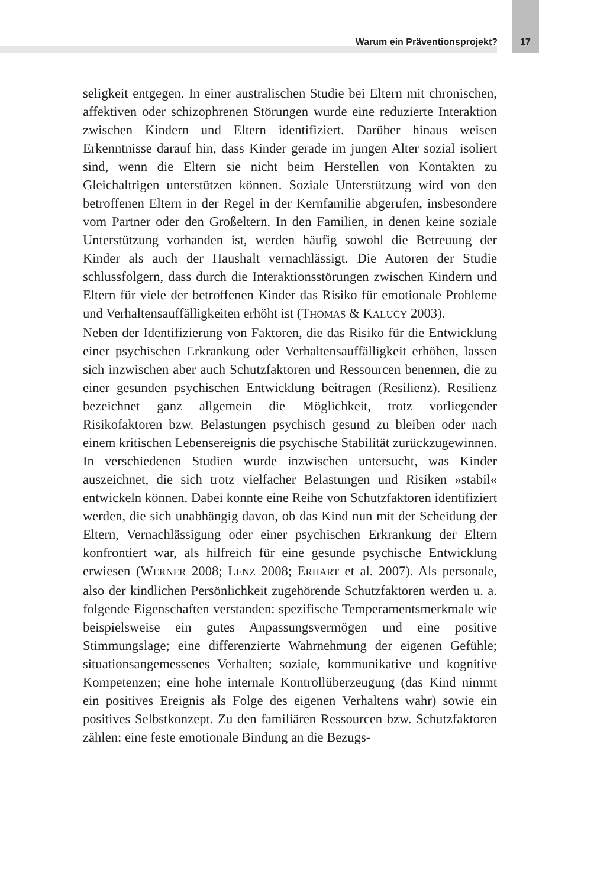Warum ein Präventionsprojekt? 17
seligkeit entgegen. In einer australischen Studie bei Eltern mit chronischen, affektiven oder schizophrenen Störungen wurde eine reduzierte Interaktion zwischen Kindern und Eltern identifiziert. Darüber hinaus weisen Erkenntnisse darauf hin, dass Kinder gerade im jungen Alter sozial isoliert sind, wenn die Eltern sie nicht beim Herstellen von Kontakten zu Gleichaltrigen unterstützen können. Soziale Unterstützung wird von den betroffenen Eltern in der Regel in der Kernfamilie abgerufen, insbesondere vom Partner oder den Großeltern. In den Familien, in denen keine soziale Unterstützung vorhanden ist, werden häufig sowohl die Betreuung der Kinder als auch der Haushalt vernachlässigt. Die Autoren der Studie schlussfolgern, dass durch die Interaktionsstörungen zwischen Kindern und Eltern für viele der betroffenen Kinder das Risiko für emotionale Probleme und Verhaltensauffälligkeiten erhöht ist (THOMAS & KALUCY 2003).
Neben der Identifizierung von Faktoren, die das Risiko für die Entwicklung einer psychischen Erkrankung oder Verhaltensauffälligkeit erhöhen, lassen sich inzwischen aber auch Schutzfaktoren und Ressourcen benennen, die zu einer gesunden psychischen Entwicklung beitragen (Resilienz). Resilienz bezeichnet ganz allgemein die Möglichkeit, trotz vorliegender Risikofaktoren bzw. Belastungen psychisch gesund zu bleiben oder nach einem kritischen Lebensereignis die psychische Stabilität zurückzugewinnen. In verschiedenen Studien wurde inzwischen untersucht, was Kinder auszeichnet, die sich trotz vielfacher Belastungen und Risiken »stabil« entwickeln können. Dabei konnte eine Reihe von Schutzfaktoren identifiziert werden, die sich unabhängig davon, ob das Kind nun mit der Scheidung der Eltern, Vernachlässigung oder einer psychischen Erkrankung der Eltern konfrontiert war, als hilfreich für eine gesunde psychische Entwicklung erwiesen (WERNER 2008; LENZ 2008; ERHART et al. 2007). Als personale, also der kindlichen Persönlichkeit zugehörende Schutzfaktoren werden u. a. folgende Eigenschaften verstanden: spezifische Temperamentsmerkmale wie beispielsweise ein gutes Anpassungsvermögen und eine positive Stimmungslage; eine differenzierte Wahrnehmung der eigenen Gefühle; situationsangemessenes Verhalten; soziale, kommunikative und kognitive Kompetenzen; eine hohe internale Kontrollüberzeugung (das Kind nimmt ein positives Ereignis als Folge des eigenen Verhaltens wahr) sowie ein positives Selbstkonzept. Zu den familiären Ressourcen bzw. Schutzfaktoren zählen: eine feste emotionale Bindung an die Bezugs-